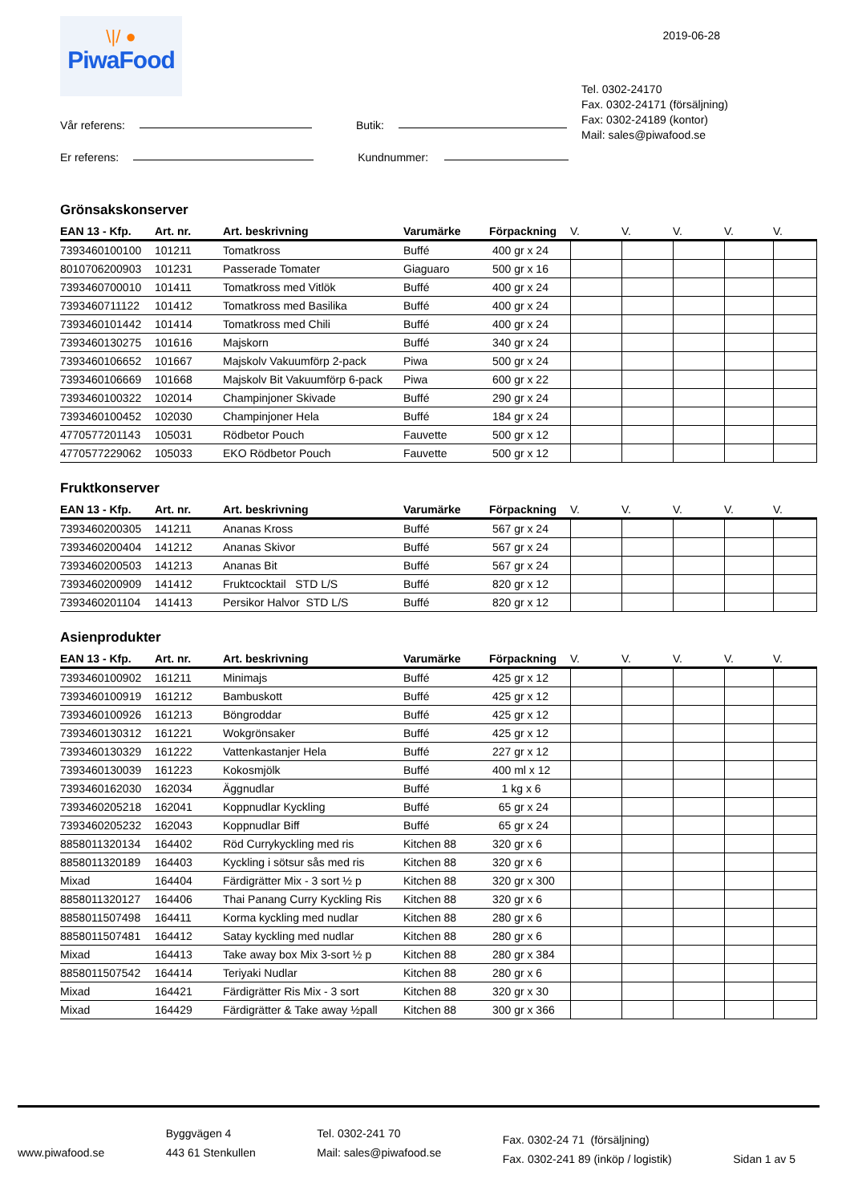\|/ ●
PiwaFood
2019-06-28
Vår referens: Butik:
Er referens: Kundnummer:
Tel. 0302-24170
Fax. 0302-24171 (försäljning)
Fax: 0302-24189 (kontor)
Mail: sales@piwafood.se
Grönsakskonserver
| EAN 13 - Kfp. | Art. nr. | Art. beskrivning | Varumärke | Förpackning | V. | V. | V. | V. | V. |
| --- | --- | --- | --- | --- | --- | --- | --- | --- | --- |
| 7393460100100 | 101211 | Tomatkross | Buffé | 400 gr x 24 | | | | | |
| 8010706200903 | 101231 | Passerade Tomater | Giaguaro | 500 gr x 16 | | | | | |
| 7393460700010 | 101411 | Tomatkross med Vitlök | Buffé | 400 gr x 24 | | | | | |
| 7393460711122 | 101412 | Tomatkross med Basilika | Buffé | 400 gr x 24 | | | | | |
| 7393460101442 | 101414 | Tomatkross med Chili | Buffé | 400 gr x 24 | | | | | |
| 7393460130275 | 101616 | Majskorn | Buffé | 340 gr x 24 | | | | | |
| 7393460106652 | 101667 | Majskolv Vakuumförp 2-pack | Piwa | 500 gr x 24 | | | | | |
| 7393460106669 | 101668 | Majskolv Bit Vakuumförp 6-pack | Piwa | 600 gr x 22 | | | | | |
| 7393460100322 | 102014 | Champinjoner Skivade | Buffé | 290 gr x 24 | | | | | |
| 7393460100452 | 102030 | Champinjoner Hela | Buffé | 184 gr x 24 | | | | | |
| 4770577201143 | 105031 | Rödbetor Pouch | Fauvette | 500 gr x 12 | | | | | |
| 4770577229062 | 105033 | EKO Rödbetor Pouch | Fauvette | 500 gr x 12 | | | | | |
Fruktkonserver
| EAN 13 - Kfp. | Art. nr. | Art. beskrivning | Varumärke | Förpackning | V. | V. | V. | V. | V. |
| --- | --- | --- | --- | --- | --- | --- | --- | --- | --- |
| 7393460200305 | 141211 | Ananas Kross | Buffé | 567 gr x 24 | | | | | |
| 7393460200404 | 141212 | Ananas Skivor | Buffé | 567 gr x 24 | | | | | |
| 7393460200503 | 141213 | Ananas Bit | Buffé | 567 gr x 24 | | | | | |
| 7393460200909 | 141412 | Fruktcocktail STD L/S | Buffé | 820 gr x 12 | | | | | |
| 7393460201104 | 141413 | Persikor Halvor STD L/S | Buffé | 820 gr x 12 | | | | | |
Asienprodukter
| EAN 13 - Kfp. | Art. nr. | Art. beskrivning | Varumärke | Förpackning | V. | V. | V. | V. | V. |
| --- | --- | --- | --- | --- | --- | --- | --- | --- | --- |
| 7393460100902 | 161211 | Minimajs | Buffé | 425 gr x 12 | | | | | |
| 7393460100919 | 161212 | Bambuskott | Buffé | 425 gr x 12 | | | | | |
| 7393460100926 | 161213 | Böngroddar | Buffé | 425 gr x 12 | | | | | |
| 7393460130312 | 161221 | Wokgrönsaker | Buffé | 425 gr x 12 | | | | | |
| 7393460130329 | 161222 | Vattenkastanjer Hela | Buffé | 227 gr x 12 | | | | | |
| 7393460130039 | 161223 | Kokosmjölk | Buffé | 400 ml x 12 | | | | | |
| 7393460162030 | 162034 | Äggnudlar | Buffé | 1 kg x 6 | | | | | |
| 7393460205218 | 162041 | Koppnudlar Kyckling | Buffé | 65 gr x 24 | | | | | |
| 7393460205232 | 162043 | Koppnudlar Biff | Buffé | 65 gr x 24 | | | | | |
| 8858011320134 | 164402 | Röd Currykyckling med ris | Kitchen 88 | 320 gr x 6 | | | | | |
| 8858011320189 | 164403 | Kyckling i sötsur sås med ris | Kitchen 88 | 320 gr x 6 | | | | | |
| Mixad | 164404 | Färdigrätter Mix - 3 sort ½ p | Kitchen 88 | 320 gr x 300 | | | | | |
| 8858011320127 | 164406 | Thai Panang Curry Kyckling Ris | Kitchen 88 | 320 gr x 6 | | | | | |
| 8858011507498 | 164411 | Korma kyckling med nudlar | Kitchen 88 | 280 gr x 6 | | | | | |
| 8858011507481 | 164412 | Satay kyckling med nudlar | Kitchen 88 | 280 gr x 6 | | | | | |
| Mixad | 164413 | Take away box Mix 3-sort ½ p | Kitchen 88 | 280 gr x 384 | | | | | |
| 8858011507542 | 164414 | Teriyaki Nudlar | Kitchen 88 | 280 gr x 6 | | | | | |
| Mixad | 164421 | Färdigrätter Ris Mix - 3 sort | Kitchen 88 | 320 gr x 30 | | | | | |
| Mixad | 164429 | Färdigrätter & Take away ½pall | Kitchen 88 | 300 gr x 366 | | | | | |
www.piwafood.se
Byggvägen 4
443 61 Stenkullen
Tel. 0302-241 70
Mail: sales@piwafood.se
Fax. 0302-24 71 (försäljning)
Fax. 0302-241 89 (inköp / logistik)
Sidan 1 av 5